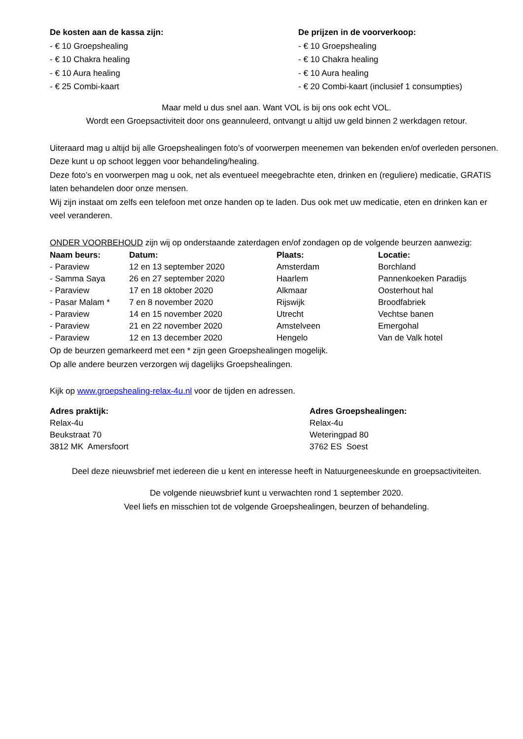De kosten aan de kassa zijn:
- € 10 Groepshealing
- € 10 Chakra healing
- € 10 Aura healing
- € 25 Combi-kaart
De prijzen in de voorverkoop:
- € 10 Groepshealing
- € 10 Chakra healing
- € 10 Aura healing
- € 20 Combi-kaart (inclusief 1 consumpties)
Maar meld u dus snel aan. Want VOL is bij ons ook echt VOL.
Wordt een Groepsactiviteit door ons geannuleerd, ontvangt u altijd uw geld binnen 2 werkdagen retour.
Uiteraard mag u altijd bij alle Groepshealingen foto’s of voorwerpen meenemen van bekenden en/of overleden personen. Deze kunt u op schoot leggen voor behandeling/healing.
Deze foto’s en voorwerpen mag u ook, net als eventueel meegebrachte eten, drinken en (reguliere) medicatie, GRATIS laten behandelen door onze mensen.
Wij zijn instaat om zelfs een telefoon met onze handen op te laden. Dus ook met uw medicatie, eten en drinken kan er veel veranderen.
ONDER VOORBEHOUD zijn wij op onderstaande zaterdagen en/of zondagen op de volgende beurzen aanwezig:
| Naam beurs: | Datum: | Plaats: | Locatie: |
| --- | --- | --- | --- |
| - Paraview | 12 en 13 september 2020 | Amsterdam | Borchland |
| - Samma Saya | 26 en 27 september 2020 | Haarlem | Pannenkoeken Paradijs |
| - Paraview | 17 en 18 oktober 2020 | Alkmaar | Oosterhout hal |
| - Pasar Malam * | 7 en 8 november 2020 | Rijswijk | Broodfabriek |
| - Paraview | 14 en 15 november 2020 | Utrecht | Vechtse banen |
| - Paraview | 21 en 22 november 2020 | Amstelveen | Emergohal |
| - Paraview | 12 en 13 december 2020 | Hengelo | Van de Valk hotel |
Op de beurzen gemarkeerd met een * zijn geen Groepshealingen mogelijk.
Op alle andere beurzen verzorgen wij dagelijks Groepshealingen.
Kijk op www.groepshealing-relax-4u.nl voor de tijden en adressen.
Adres praktijk:
Relax-4u
Beukstraat 70
3812 MK Amersfoort
Adres Groepshealingen:
Relax-4u
Weteringpad 80
3762 ES Soest
Deel deze nieuwsbrief met iedereen die u kent en interesse heeft in Natuurgeneeskunde en groepsactiviteiten.
De volgende nieuwsbrief kunt u verwachten rond 1 september 2020.
Veel liefs en misschien tot de volgende Groepshealingen, beurzen of behandeling.